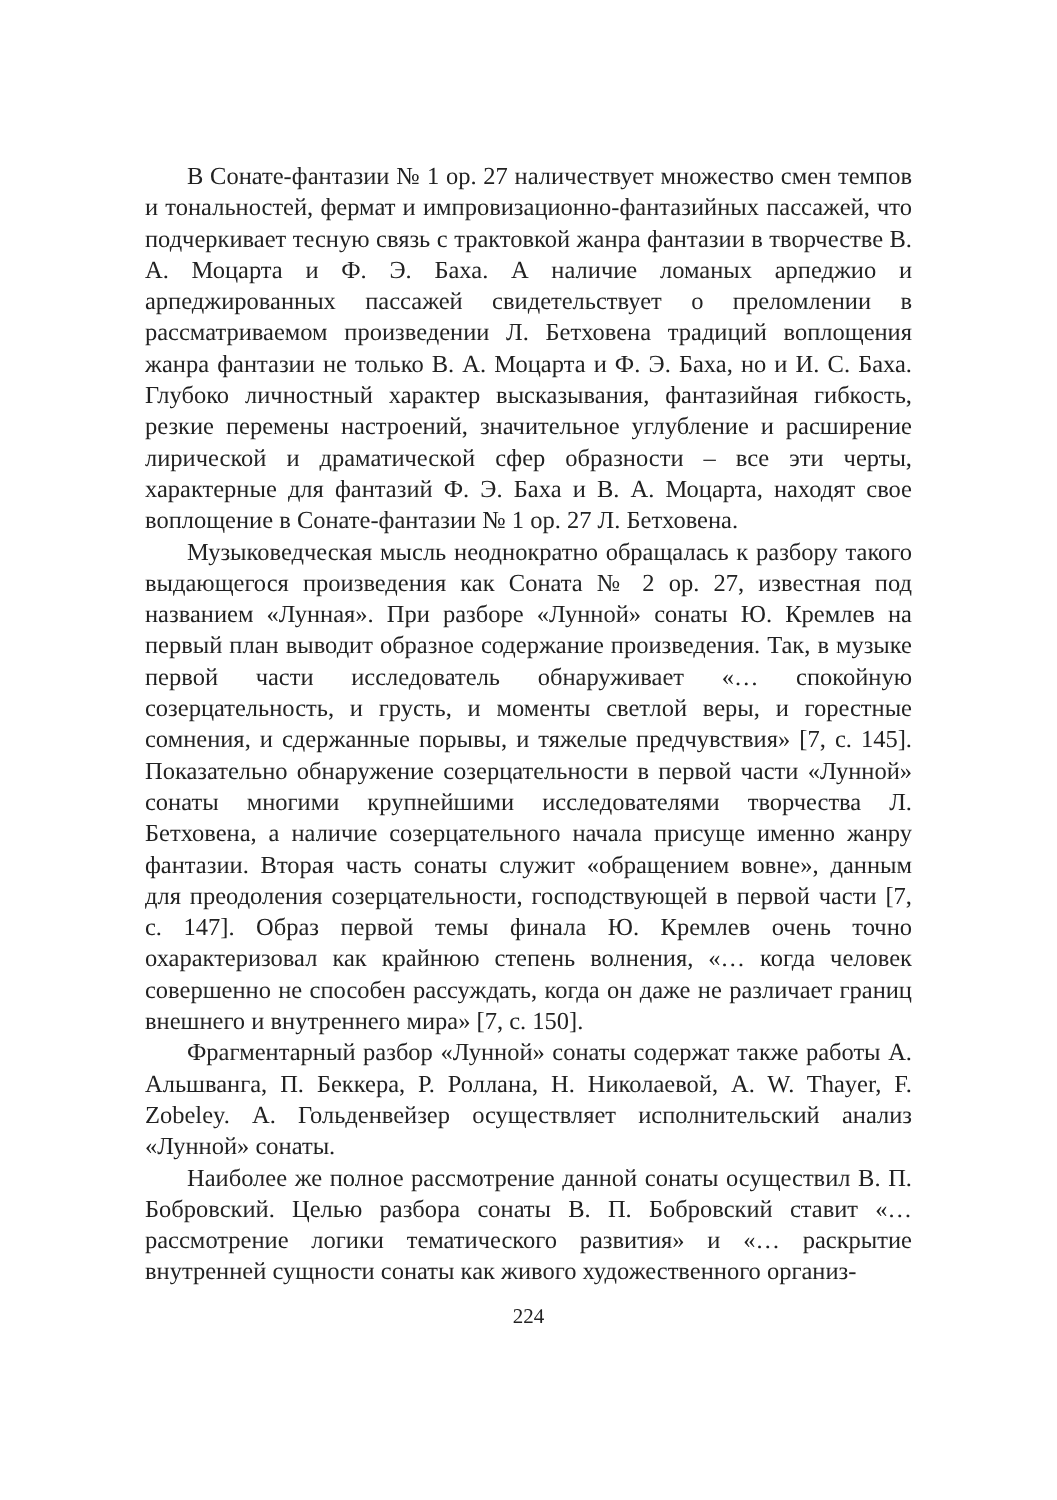В Сонате-фантазии № 1 ор. 27 наличествует множество смен темпов и тональностей, фермат и импровизационно-фантазийных пассажей, что подчеркивает тесную связь с трактовкой жанра фантазии в творчестве В. А. Моцарта и Ф. Э. Баха. А наличие ломаных арпеджио и арпеджированных пассажей свидетельствует о преломлении в рассматриваемом произведении Л. Бетховена традиций воплощения жанра фантазии не только В. А. Моцарта и Ф. Э. Баха, но и И. С. Баха. Глубоко личностный характер высказывания, фантазийная гибкость, резкие перемены настроений, значительное углубление и расширение лирической и драматической сфер образности – все эти черты, характерные для фантазий Ф. Э. Баха и В. А. Моцарта, находят свое воплощение в Сонате-фантазии № 1 ор. 27 Л. Бетховена.
Музыковедческая мысль неоднократно обращалась к разбору такого выдающегося произведения как Соната № 2 ор. 27, известная под названием «Лунная». При разборе «Лунной» сонаты Ю. Кремлев на первый план выводит образное содержание произведения. Так, в музыке первой части исследователь обнаруживает «… спокойную созерцательность, и грусть, и моменты светлой веры, и горестные сомнения, и сдержанные порывы, и тяжелые предчувствия» [7, с. 145]. Показательно обнаружение созерцательности в первой части «Лунной» сонаты многими крупнейшими исследователями творчества Л. Бетховена, а наличие созерцательного начала присуще именно жанру фантазии. Вторая часть сонаты служит «обращением вовне», данным для преодоления созерцательности, господствующей в первой части [7, с. 147]. Образ первой темы финала Ю. Кремлев очень точно охарактеризовал как крайнюю степень волнения, «… когда человек совершенно не способен рассуждать, когда он даже не различает границ внешнего и внутреннего мира» [7, с. 150].
Фрагментарный разбор «Лунной» сонаты содержат также работы А. Альшванга, П. Беккера, Р. Роллана, Н. Николаевой, A. W. Thayer, F. Zobeley. А. Гольденвейзер осуществляет исполнительский анализ «Лунной» сонаты.
Наиболее же полное рассмотрение данной сонаты осуществил В. П. Бобровский. Целью разбора сонаты В. П. Бобровский ставит «… рассмотрение логики тематического развития» и «… раскрытие внутренней сущности сонаты как живого художественного организ-
224